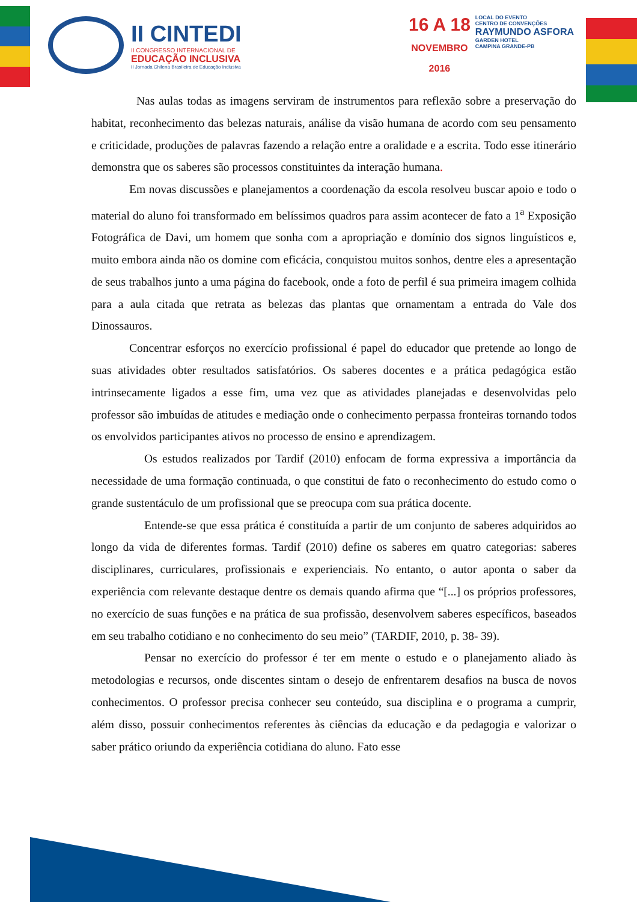II CINTEDI
II CONGRESSO INTERNACIONAL DE
EDUCAÇÃO INCLUSIVA
II Jornada Chilena Brasileira de Educação Inclusiva
16 A 18
NOVEMBRO
2016
LOCAL DO EVENTO
CENTRO DE CONVENÇÕES
RAYMUNDO ASFORA
GARDEN HOTEL
CAMPINA GRANDE-PB
Nas aulas todas as imagens serviram de instrumentos para reflexão sobre a preservação do habitat, reconhecimento das belezas naturais, análise da visão humana de acordo com seu pensamento e criticidade, produções de palavras fazendo a relação entre a oralidade e a escrita. Todo esse itinerário demonstra que os saberes são processos constituintes da interação humana.
Em novas discussões e planejamentos a coordenação da escola resolveu buscar apoio e todo o material do aluno foi transformado em belíssimos quadros para assim acontecer de fato a 1<sup>a</sup> Exposição Fotográfica de Davi, um homem que sonha com a apropriação e domínio dos signos linguísticos e, muito embora ainda não os domine com eficácia, conquistou muitos sonhos, dentre eles a apresentação de seus trabalhos junto a uma página do facebook, onde a foto de perfil é sua primeira imagem colhida para a aula citada que retrata as belezas das plantas que ornamentam a entrada do Vale dos Dinossauros.
Concentrar esforços no exercício profissional é papel do educador que pretende ao longo de suas atividades obter resultados satisfatórios. Os saberes docentes e a prática pedagógica estão intrinsecamente ligados a esse fim, uma vez que as atividades planejadas e desenvolvidas pelo professor são imbuídas de atitudes e mediação onde o conhecimento perpassa fronteiras tornando todos os envolvidos participantes ativos no processo de ensino e aprendizagem.
Os estudos realizados por Tardif (2010) enfocam de forma expressiva a importância da necessidade de uma formação continuada, o que constitui de fato o reconhecimento do estudo como o grande sustentáculo de um profissional que se preocupa com sua prática docente.
Entende-se que essa prática é constituída a partir de um conjunto de saberes adquiridos ao longo da vida de diferentes formas. Tardif (2010) define os saberes em quatro categorias: saberes disciplinares, curriculares, profissionais e experienciais. No entanto, o autor aponta o saber da experiência com relevante destaque dentre os demais quando afirma que “[...] os próprios professores, no exercício de suas funções e na prática de sua profissão, desenvolvem saberes específicos, baseados em seu trabalho cotidiano e no conhecimento do seu meio” (TARDIF, 2010, p. 38- 39).
Pensar no exercício do professor é ter em mente o estudo e o planejamento aliado às metodologias e recursos, onde discentes sintam o desejo de enfrentarem desafios na busca de novos conhecimentos. O professor precisa conhecer seu conteúdo, sua disciplina e o programa a cumprir, além disso, possuir conhecimentos referentes às ciências da educação e da pedagogia e valorizar o saber prático oriundo da experiência cotidiana do aluno. Fato esse